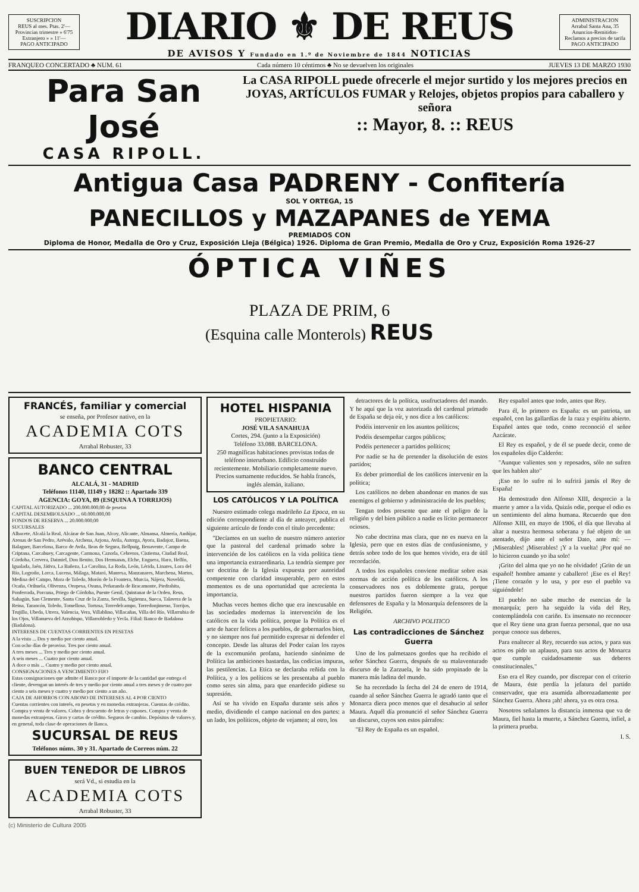SUSCRIPCION
REUS al mes. Ptas. 2'—
Provincias trimestre » 6'75
Extranjero » » 11'—
PAGO ANTICIPADO
DIARIO ⚜ DE REUS
DE AVISOS Y Fundado en 1.º de Noviembre de 1844 NOTICIAS
ADMINISTRACION
Arrabal Santa Ana, 35
Anuncios-Remitidos-Reclamos a precios de tarifa
PAGO ANTICIPADO
FRANQUEO CONCERTADO ♣ NUM. 61 Cada número 10 céntimos ♣ No se devuelven los originales JUEVES 13 DE MARZO 1930
Para San José
CASA RIPOLL.
La CASA RIPOLL puede ofrecerle el mejor surtido y los mejores precios en JOYAS, ARTÍCULOS FUMAR y Relojes, objetos propios para caballero y señora
:: Mayor, 8. :: REUS
Antigua Casa PADRENY - Confitería
SOL Y ORTEGA, 15
PANECILLOS y MAZAPANES de YEMA
PREMIADOS CON
Diploma de Honor, Medalla de Oro y Cruz, Exposición Lleja (Bélgica) 1926. Diploma de Gran Premio, Medalla de Oro y Cruz, Exposición Roma 1926-27
ÓPTICA VIÑES
PLAZA DE PRIM, 6
(Esquina calle Monterols) REUS
FRANCÉS, familiar y comercial
se enseña, por Profesor nativo, en la
ACADEMIA COTS
Arrabal Robuster, 33
BANCO CENTRAL
ALCALÁ, 31 - MADRID
Teléfonos 11140, 11149 y 18282 :: Apartado 339
AGENCIA: GOYA, 89 (ESQUINA A TORRIJOS)
CAPITAL AUTORIZADO ... 200.000.000,00 de pesetas
CAPITAL DESEMBOLSADO ... 60.000.000,00
FONDOS DE RESERVA ... 20.000.000,00
SUCURSALES
Albacete, Alcalá la Real, Alcázar de San Juan, Alcoy, Alicante, Almansa, Almería, Andújar, Arenas de San Pedro, Arévalo, Archena, Arjona, Avila, Astorga, Ayora, Badajoz, Baena, Balaguer, Barcelona, Barco de Avila, Beas de Segura, Bellpuig, Benavente, Campo de Criptana, Carcabuey, Carcagente, Carmona, Cazorla, Cebreros, Cistierna, Ciudad Real, Córdoba, Cervera, Daimiel, Don Benito, Dos Hermanas, Elche, Enguera, Haro, Hellín, Igualada, Jaén, Játiva, La Bañeza, La Carolina, La Roda, León, Lérida, Linares, Lora del Río, Logroño, Lorca, Lucena, Málaga, Mataró, Manresa, Manzanares, Marchena, Martos, Medina del Campo, Mora de Toledo, Morón de la Frontera, Murcia, Nájera, Noveldá, Ocaña, Orihuela, Olivenza, Oropesa, Osuna, Peñaranda de Bracamonte, Piedrahita, Ponferrada, Porcuna, Priego de Córdoba, Puente Genil, Quintanar de la Orden, Reus, Sahagún, San Clemente, Santa Cruz de la Zarza, Sevilla, Sigüenza, Sueca, Talavera de la Reina, Tarancón, Toledo, Tomelloso, Tortosa, Torredelcampo, Torredonjimeno, Torrijos, Trujillo, Ubeda, Utrera, Valencia, Vera, Villablino, Villacañas, Villa del Río, Villarrubia de los Ojos, Villanueva del Arzobispo, Villarrobledo y Yecla. Filial: Banco de Badalona (Badalona).
INTERESES DE CUENTAS CORRIENTES EN PESETAS
A la vista ... Dos y medio por ciento anual.
Con ocho días de preaviso. Tres por ciento anual.
A tres meses ... Tres y medio por ciento anual.
A seis meses ... Cuatro por ciento anual.
A doce o más ... Cuatro y medio por ciento anual.
CONSIGNACIONES A VENCIMIENTO FIJO
Estas consignaciones que admite el Banco por el importe de la cantidad que entrega el cliente, devengan un interés de tres y medio por ciento anual a tres meses y de cuatro por ciento a seis meses y cuatro y medio por ciento a un año.
CAJA DE AHORROS CON ABONO DE INTERESES AL 4 POR CIENTO
Cuentas corrientes con interés, en pesetas y en monedas extranjeras. Cuentas de crédito. Compra y venta de valores. Cobro y descuento de letras y cupones. Compra y venta de monedas extranjeras. Giros y cartas de crédito. Seguros de cambio. Depósitos de valores y, en general, toda clase de operaciones de Banca.
SUCURSAL DE REUS
Teléfonos núms. 30 y 31. Apartado de Correos núm. 22
BUEN TENEDOR DE LIBROS
será Vd., si estudia en la
ACADEMIA COTS
Arrabal Robuster, 33
HOTEL HISPANIA
PROPIETARIO:
JOSÉ VILA SANAHUJA
Cortes, 294. (junto a la Exposición)
Teléfono 33.088. BARCELONA.
250 magníficas habitaciones provistas todas de teléfono interurbano. Edificio construído recientemente. Mobiliario completamente nuevo. Precios sumamente reducidos. Se habla francés, inglés alemán, italiano.
LOS CATÓLICOS Y LA POLÍTICA
Nuestro estimado colega madrileño La Epoca, en su edición correspondiente al día de anteayer, publica el siguiente artículo de fondo con el título precedente:
"Decíamos en un suelto de nuestro número anterior que la pastoral del cardenal primado sobre la intervención de los católicos en la vida política tiene una importancia extraordinaria. La tendría siempre por ser doctrina de la Iglesia expuesta por autoridad competente con claridad insuperable, pero en estos momentos es de una oportunidad que acrecienta la importancia.
Muchas veces hemos dicho que era inexcusable en las sociedades modernas la intervención de los católicos en la vida política, porque la Política es el arte de hacer felices a los pueblos, de gobernarlos bien, y no siempre nos fué permitido expresar ni defender el concepto. Desde las alturas del Poder caían los rayos de la excomunión profana, haciendo sinónimo de Política las ambiciones bastardas, las codicias impuras, las pestilencias. La Etica se declaraba reñida con la Política, y a los políticos se les presentaba al pueblo como seres sin alma, para que enardecido pidiese su supresión.
Así se ha vivido en España durante seis años y medio, dividiendo el campo nacional en dos partes: a un lado, los políticos, objeto de vejamen; al otro, los
detractores de la política, usufructadores del mando. Y he aquí que la voz autorizada del cardenal primado de España se deja oír, y nos dice a los católicos:
Podéis intervenir en los asuntos políticos;
Podéis desempeñar cargos públicos;
Podéis pertenecer a partidos políticos;
Por nadie se ha de pretender la disolución de estos partidos;
Es deber primordial de los católicos intervenir en la política;
Los católicos no deben abandonar en manos de sus enemigos el gobierno y administración de los pueblos;
Tengan todos presente que ante el peligro de la religión y del bien público a nadie es lícito permanecer ociosos.
No cabe doctrina mas clara, que no es nueva en la Iglesia, pero que en estos días de confusionismo, y detrás sobre todo de los que hemos vivido, era de útil recordación.
A todos los españoles conviene meditar sobre esas normas de acción política de los católicos. A los conservadores nos es doblemente grata, porque nuestros partidos fueron siempre a la vez que defensores de España y la Monarquía defensores de la Religión.
ARCHIVO POLITICO
Las contradicciones de Sánchez Guerra
Uno de los palmetazos gordos que ha recibido el señor Sánchez Guerra, después de su malaventurado discurso de la Zarzuela, le ha sido propinado de la manera más ladina del mundo.
Se ha recordado la fecha del 24 de enero de 1914, cuando al señor Sánchez Guerra le agradó tanto que el Monarca diera poco menos que el desahucio al señor Maura. Aquél día pronunció el señor Sánchez Guerra un discurso, cuyos son estos párrafos:
"El Rey de España es un español.
Rey español antes que todo, antes que Rey.
Para él, lo primero es España: es un patriota, un español, con las gallardías de la raza y espíritu abierto. Español antes que todo, como reconoció el señor Azcárate.
El Rey es español, y de él se puede decir, como de los españoles dijo Calderón:
"Aunque valientes son y reposados, sólo no sufren que les hablen alto"
¡Eso no lo sufre ni lo sufrirá jamás el Rey de España!
Ha demostrado don Alfonso XIII, desprecio a la muerte y amor a la vida. Quizás odie, porque el odio es un sentimiento del alma humana. Recuerdo que don Alfonso XIII, en mayo de 1906, el día que llevaba al altar a nuestra hermosa soberana y fué objeto de un atentado, dijo ante el señor Dato, ante mí: —¡Miserables! ¡Miserables! ¡Y a la vuelta! ¡Por qué no lo hicieron cuando yo iba solo!
¡Grito del alma que yo no he olvidado! ¡Grito de un español! hombre amante y caballero! ¡Ese es el Rey! ¡Tiene corazón y lo usa, y por eso el pueblo va siguiéndole!
El pueblo no sabe mucho de esencias de la monarquía; pero ha seguido la vida del Rey, contemplándola con cariño. Es insensato no reconocer que el Rey tiene una gran fuerza personal, que no usa porque conoce sus deberes.
Para enaltecer al Rey, recuerdo sus actos, y para sus actos os pido un aplauso, para sus actos de Monarca que cumple cuidadosamente sus deberes constitucionales."
Eso era el Rey cuando, por discrepar con el criterio de Maura, éste perdía la jefatura del partido conservador, que era asumida alborozadamente por Sánchez Guerra. Ahora ¡ah! ahora, ya es otra cosa.
Nosotros señalamos la distancia inmensa que va de Maura, fiel hasta la muerte, a Sánchez Guerra, infiel, a la primera prueba.
I. S.
(c) Ministerio de Cultura 2005